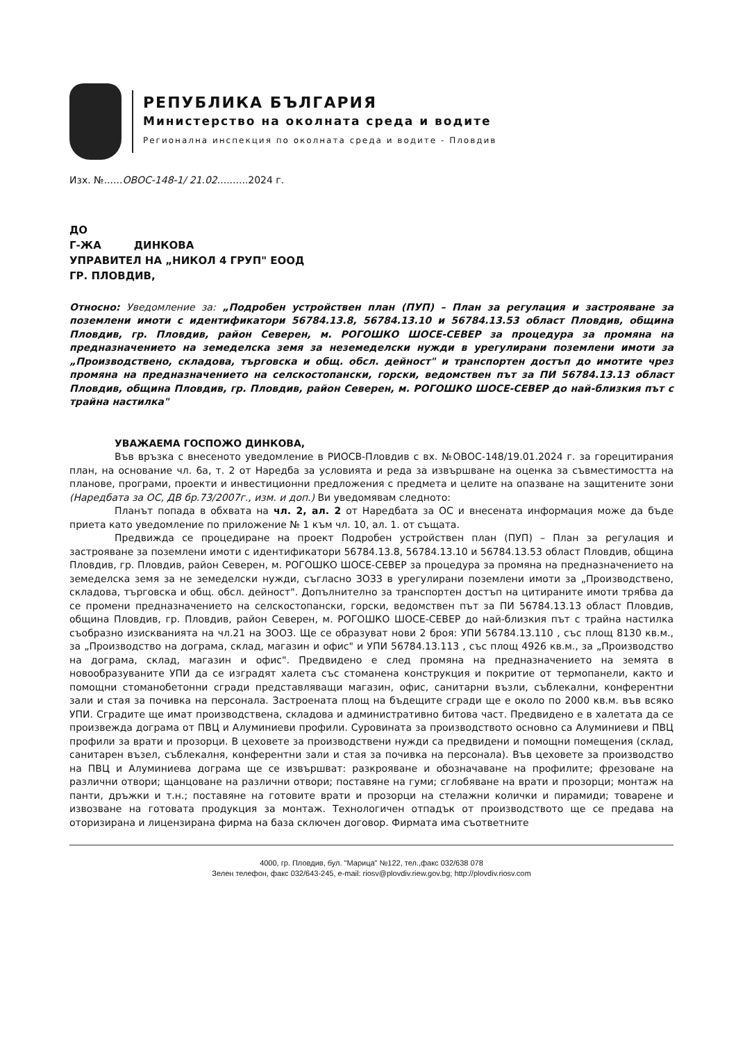РЕПУБЛИКА БЪЛГАРИЯ
Министерство на околната среда и водите
Регионална инспекция по околната среда и водите - Пловдив
Изх. №......ОВОС-148-1/ 21.02..........2024 г.
ДО
Г-ЖА ДИНКОВА
УПРАВИТЕЛ НА „НИКОЛ 4 ГРУП" ЕООД
ГР. ПЛОВДИВ,
Относно: Уведомление за: „Подробен устройствен план (ПУП) – План за регулация и застрояване за поземлени имоти с идентификатори 56784.13.8, 56784.13.10 и 56784.13.53 област Пловдив, община Пловдив, гр. Пловдив, район Северен, м. РОГОШКО ШОСЕ-СЕВЕР за процедура за промяна на предназначението на земеделска земя за неземеделски нужди в урегулирани поземлени имоти за „Производствено, складова, търговска и общ. обсл. дейност" и транспортен достъп до имотите чрез промяна на предназначението на селскостопански, горски, ведомствен път за ПИ 56784.13.13 област Пловдив, община Пловдив, гр. Пловдив, район Северен, м. РОГОШКО ШОСЕ-СЕВЕР до най-близкия път с трайна настилка"
УВАЖАЕМА ГОСПОЖО ДИНКОВА,
Във връзка с внесеното уведомление в РИОСВ-Пловдив с вх. №ОВОС-148/19.01.2024 г. за горецитирания план, на основание чл. 6а, т. 2 от Наредба за условията и реда за извършване на оценка за съвместимостта на планове, програми, проекти и инвестиционни предложения с предмета и целите на опазване на защитените зони (Наредбата за ОС, ДВ бр.73/2007г., изм. и доп.) Ви уведомявам следното:
Планът попада в обхвата на чл. 2, ал. 2 от Наредбата за ОС и внесената информация може да бъде приета като уведомление по приложение № 1 към чл. 10, ал. 1. от същата.
Предвижда се процедиране на проект Подробен устройствен план (ПУП) – План за регулация и застрояване за поземлени имоти с идентификатори 56784.13.8, 56784.13.10 и 56784.13.53 област Пловдив, община Пловдив, гр. Пловдив, район Северен, м. РОГОШКО ШОСЕ-СЕВЕР за процедура за промяна на предназначението на земеделска земя за не земеделски нужди, съгласно ЗОЗЗ в урегулирани поземлени имоти за „Производствено, складова, търговска и общ. обсл. дейност". Допълнително за транспортен достъп на цитираните имоти трябва да се промени предназначението на селскостопански, горски, ведомствен път за ПИ 56784.13.13 област Пловдив, община Пловдив, гр. Пловдив, район Северен, м. РОГОШКО ШОСЕ-СЕВЕР до най-близкия път с трайна настилка съобразно изискванията на чл.21 на ЗООЗ. Ще се образуват нови 2 броя: УПИ 56784.13.110 , със площ 8130 кв.м., за „Производство на дограма, склад, магазин и офис" и УПИ 56784.13.113 , със площ 4926 кв.м., за „Производство на дограма, склад, магазин и офис". Предвидено е след промяна на предназначението на земята в новообразуваните УПИ да се изградят халета със стоманена конструкция и покритие от термопанели, както и помощни стоманобетонни сгради представляващи магазин, офис, санитарни възли, съблекални, конферентни зали и стая за почивка на персонала. Застроената площ на бъдещите сгради ще е около по 2000 кв.м. във всяко УПИ. Сградите ще имат производствена, складова и административно битова част. Предвидено е в халетата да се произвежда дограма от ПВЦ и Алуминиеви профили. Суровината за производството основно са Алуминиеви и ПВЦ профили за врати и прозорци. В цеховете за производствени нужди са предвидени и помощни помещения (склад, санитарен възел, съблекалня, конферентни зали и стая за почивка на персонала). Във цеховете за производство на ПВЦ и Алуминиева дограма ще се извършват: разкрояване и обозначаване на профилите; фрезоване на различни отвори; щанцоване на различни отвори; поставяне на гуми; сглобяване на врати и прозорци; монтаж на панти, дръжки и т.н.; поставяне на готовите врати и прозорци на стелажни колички и пирамиди; товарене и извозване на готовата продукция за монтаж. Технологичен отпадък от производството ще се предава на оторизирана и лицензирана фирма на база сключен договор. Фирмата има съответните
4000, гр. Пловдив, бул. "Марица" №122, тел.,факс 032/638 078
Зелен телефон, факс 032/643-245, e-mail: riosv@plovdiv.riew.gov.bg; http://plovdiv.riosv.com